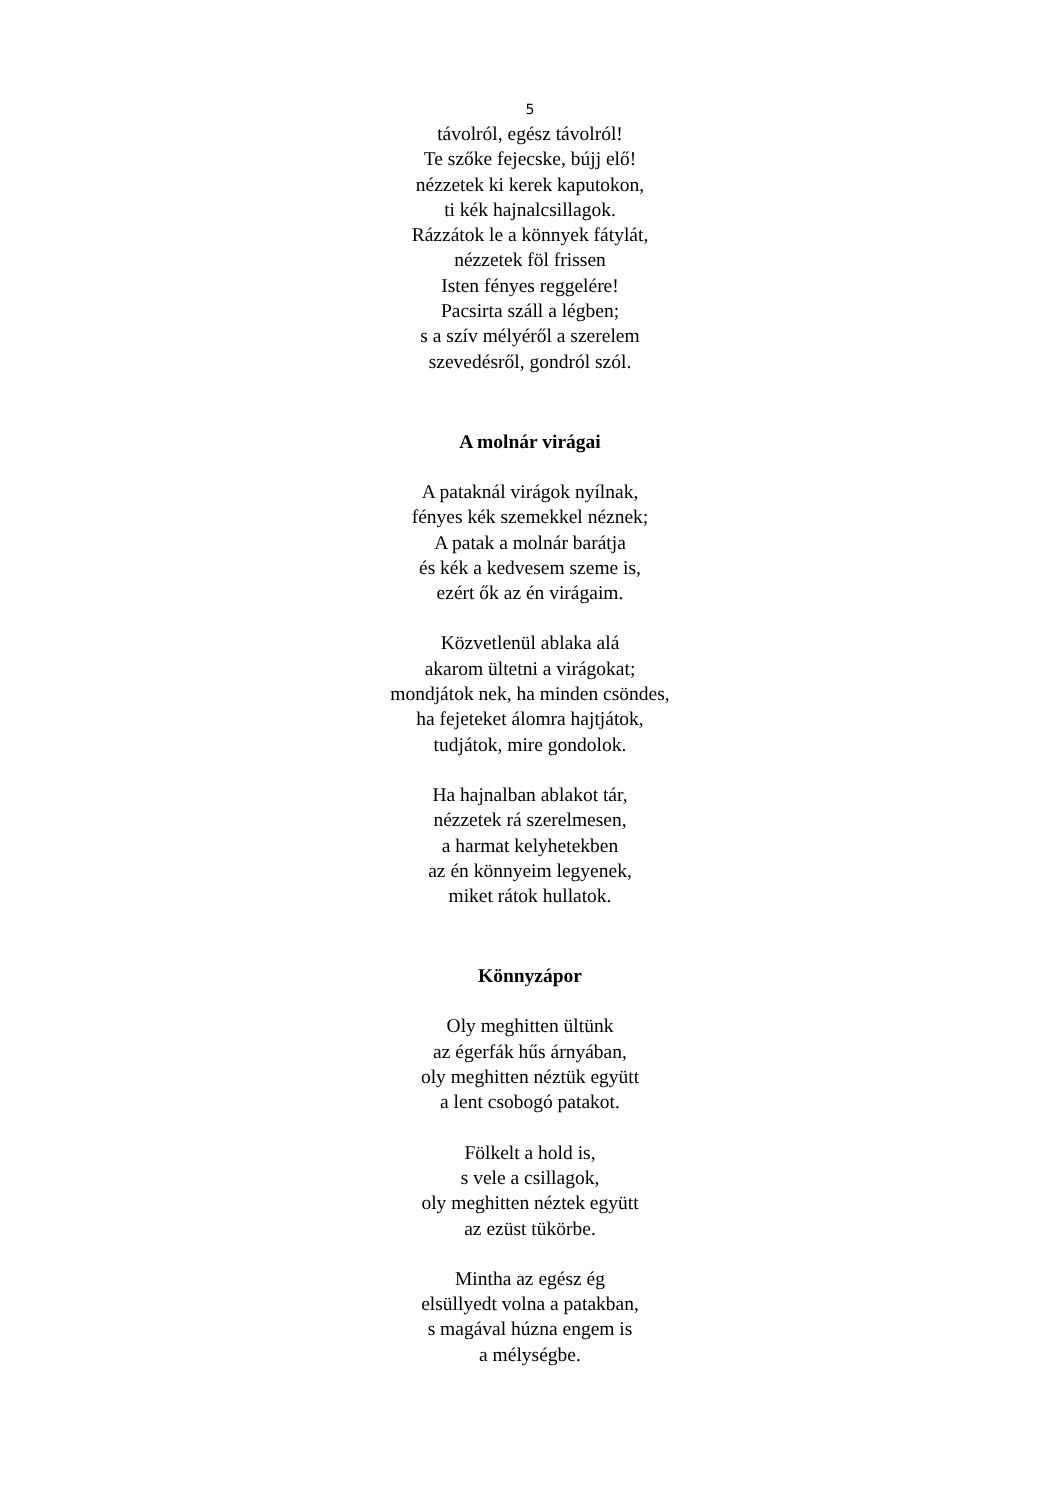5
távolról, egész távolról!
Te szőke fejecske, bújj elő!
nézzetek ki kerek kaputokon,
ti kék hajnalcsillagok.
Rázzátok le a könnyek fátylát,
nézzetek föl frissen
Isten fényes reggelére!
Pacsirta száll a légben;
s a szív mélyéről a szerelem
szevedésről, gondról szól.
A molnár virágai
A pataknál virágok nyílnak,
fényes kék szemekkel néznek;
A patak a molnár barátja
és kék a kedvesem szeme is,
ezért ők az én virágaim.
Közvetlenül ablaka alá
akarom ültetni a virágokat;
mondjátok nek, ha minden csöndes,
ha fejeteket álomra hajtjátok,
tudjátok, mire gondolok.
Ha hajnalban ablakot tár,
nézzetek rá szerelmesen,
a harmat kelyhetekben
az én könnyeim legyenek,
miket rátok hullatok.
Könnyzápor
Oly meghitten ültünk
az égerfák hűs árnyában,
oly meghitten néztük együtt
a lent csobogó patakot.
Fölkelt a hold is,
s vele a csillagok,
oly meghitten néztek együtt
az ezüst tükörbe.
Mintha az egész ég
elsüllyedt volna a patakban,
s magával húzna engem is
a mélységbe.